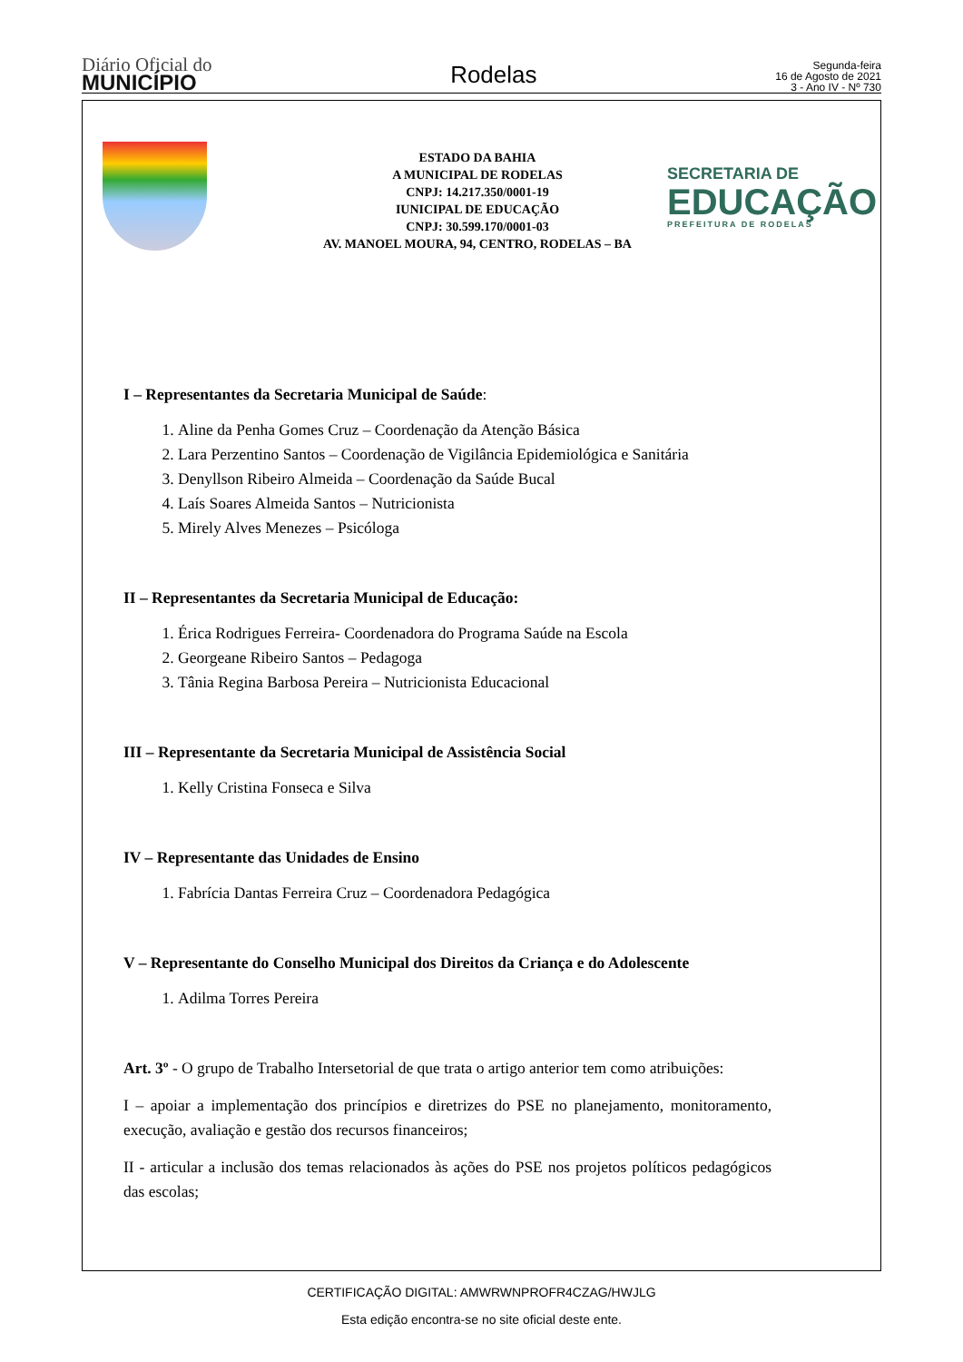Diário Oficial do
MUNICÍPIO
Rodelas
Segunda-feira
16 de Agosto de 2021
3 - Ano IV - Nº 730
ESTADO DA BAHIA
A MUNICIPAL DE RODELAS
CNPJ: 14.217.350/0001-19
IUNICIPAL DE EDUCAÇÃO
CNPJ: 30.599.170/0001-03
AV. MANOEL MOURA, 94, CENTRO, RODELAS – BA
SECRETARIA DE
EDUCAÇÃO
PREFEITURA DE RODELAS
I – Representantes da Secretaria Municipal de Saúde:
1. Aline da Penha Gomes Cruz – Coordenação da Atenção Básica
2. Lara Perzentino Santos – Coordenação de Vigilância Epidemiológica e Sanitária
3. Denyllson Ribeiro Almeida – Coordenação da Saúde Bucal
4. Laís Soares Almeida Santos – Nutricionista
5. Mirely Alves Menezes – Psicóloga
II – Representantes da Secretaria Municipal de Educação:
1. Érica Rodrigues Ferreira- Coordenadora do Programa Saúde na Escola
2. Georgeane Ribeiro Santos – Pedagoga
3. Tânia Regina Barbosa Pereira – Nutricionista Educacional
III – Representante da Secretaria Municipal de Assistência Social
1. Kelly Cristina Fonseca e Silva
IV – Representante das Unidades de Ensino
1. Fabrícia Dantas Ferreira Cruz – Coordenadora Pedagógica
V – Representante do Conselho Municipal dos Direitos da Criança e do Adolescente
1. Adilma Torres Pereira
Art. 3º - O grupo de Trabalho Intersetorial de que trata o artigo anterior tem como atribuições:
I – apoiar a implementação dos princípios e diretrizes do PSE no planejamento, monitoramento, execução, avaliação e gestão dos recursos financeiros;
II - articular a inclusão dos temas relacionados às ações do PSE nos projetos políticos pedagógicos das escolas;
CERTIFICAÇÃO DIGITAL: AMWRWNPROFR4CZAG/HWJLG
Esta edição encontra-se no site oficial deste ente.